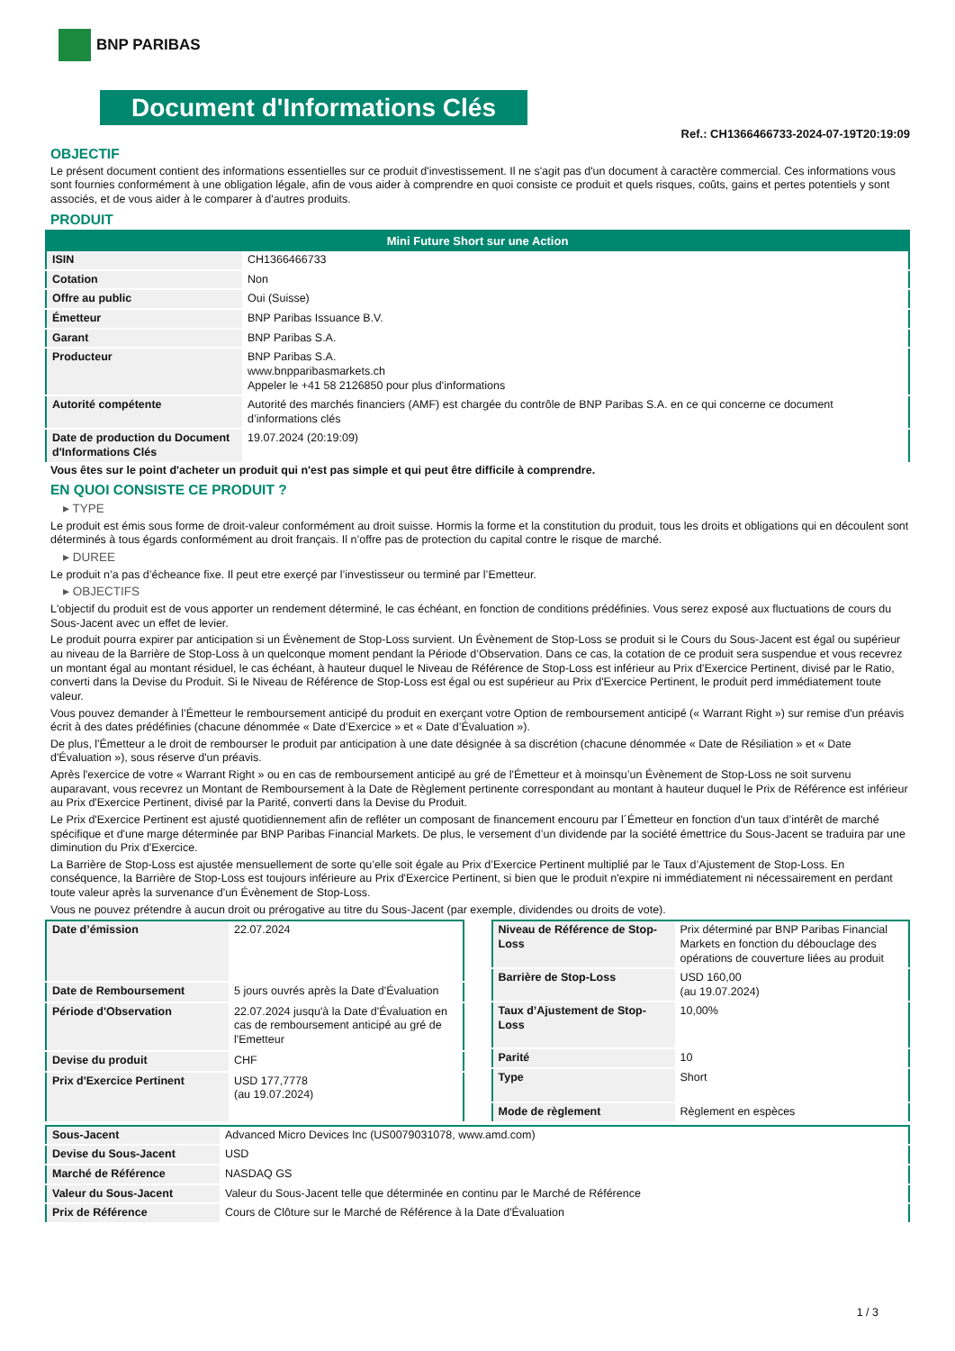BNP PARIBAS
Document d'Informations Clés
Ref.: CH1366466733-2024-07-19T20:19:09
OBJECTIF
Le présent document contient des informations essentielles sur ce produit d'investissement. Il ne s'agit pas d'un document à caractère commercial. Ces informations vous sont fournies conformément à une obligation légale, afin de vous aider à comprendre en quoi consiste ce produit et quels risques, coûts, gains et pertes potentiels y sont associés, et de vous aider à le comparer à d'autres produits.
PRODUIT
| Mini Future Short sur une Action | |
| --- | --- |
| ISIN | CH1366466733 |
| Cotation | Non |
| Offre au public | Oui (Suisse) |
| Émetteur | BNP Paribas Issuance B.V. |
| Garant | BNP Paribas S.A. |
| Producteur | BNP Paribas S.A. www.bnpparibasmarkets.ch Appeler le +41 58 2126850 pour plus d'informations |
| Autorité compétente | Autorité des marchés financiers (AMF) est chargée du contrôle de BNP Paribas S.A. en ce qui concerne ce document d’informations clés |
| Date de production du Document d'Informations Clés | 19.07.2024 (20:19:09) |
Vous êtes sur le point d'acheter un produit qui n'est pas simple et qui peut être difficile à comprendre.
EN QUOI CONSISTE CE PRODUIT ?
▸ TYPE
Le produit est émis sous forme de droit-valeur conformément au droit suisse. Hormis la forme et la constitution du produit, tous les droits et obligations qui en découlent sont déterminés à tous égards conformément au droit français. Il n’offre pas de protection du capital contre le risque de marché.
▸ DUREE
Le produit n’a pas d’écheance fixe. Il peut etre exerçé par l’investisseur ou terminé par l’Emetteur.
▸ OBJECTIFS
L'objectif du produit est de vous apporter un rendement déterminé, le cas échéant, en fonction de conditions prédéfinies. Vous serez exposé aux fluctuations de cours du Sous-Jacent avec un effet de levier.
Le produit pourra expirer par anticipation si un Évènement de Stop-Loss survient. Un Évènement de Stop-Loss se produit si le Cours du Sous-Jacent est égal ou supérieur au niveau de la Barrière de Stop-Loss à un quelconque moment pendant la Période d’Observation. Dans ce cas, la cotation de ce produit sera suspendue et vous recevrez un montant égal au montant résiduel, le cas échéant, à hauteur duquel le Niveau de Référence de Stop-Loss est inférieur au Prix d'Exercice Pertinent, divisé par le Ratio, converti dans la Devise du Produit. Si le Niveau de Référence de Stop-Loss est égal ou est supérieur au Prix d'Exercice Pertinent, le produit perd immédiatement toute valeur.
Vous pouvez demander à l’Émetteur le remboursement anticipé du produit en exerçant votre Option de remboursement anticipé (« Warrant Right ») sur remise d'un préavis écrit à des dates prédéfinies (chacune dénommée « Date d’Exercice » et « Date d’Évaluation »).
De plus, l'Émetteur a le droit de rembourser le produit par anticipation à une date désignée à sa discrétion (chacune dénommée « Date de Résiliation » et « Date d'Évaluation »), sous réserve d'un préavis.
Après l'exercice de votre « Warrant Right » ou en cas de remboursement anticipé au gré de l'Émetteur et à moinsqu’un Évènement de Stop-Loss ne soit survenu auparavant, vous recevrez un Montant de Remboursement à la Date de Règlement pertinente correspondant au montant à hauteur duquel le Prix de Référence est inférieur au Prix d'Exercice Pertinent, divisé par la Parité, converti dans la Devise du Produit.
Le Prix d'Exercice Pertinent est ajusté quotidiennement afin de refléter un composant de financement encouru par l´Émetteur en fonction d'un taux d’intérêt de marché spécifique et d'une marge déterminée par BNP Paribas Financial Markets. De plus, le versement d’un dividende par la société émettrice du Sous-Jacent se traduira par une diminution du Prix d'Exercice.
La Barrière de Stop-Loss est ajustée mensuellement de sorte qu’elle soit égale au Prix d’Exercice Pertinent multiplié par le Taux d’Ajustement de Stop-Loss. En conséquence, la Barrière de Stop-Loss est toujours inférieure au Prix d'Exercice Pertinent, si bien que le produit n'expire ni immédiatement ni nécessairement en perdant toute valeur après la survenance d'un Évènement de Stop-Loss.
Vous ne pouvez prétendre à aucun droit ou prérogative au titre du Sous-Jacent (par exemple, dividendes ou droits de vote).
| Date d’émission | 22.07.2024 |
| Date de Remboursement | 5 jours ouvrés après la Date d'Évaluation |
| Période d'Observation | 22.07.2024 jusqu'à la Date d'Évaluation en cas de remboursement anticipé au gré de l'Emetteur |
| Devise du produit | CHF |
| Prix d'Exercice Pertinent | USD 177,7778 (au 19.07.2024) |
| Niveau de Référence de Stop-Loss | Prix déterminé par BNP Paribas Financial Markets en fonction du débouclage des opérations de couverture liées au produit |
| Barrière de Stop-Loss | USD 160,00 (au 19.07.2024) |
| Taux d’Ajustement de Stop-Loss | 10,00% |
| Parité | 10 |
| Type | Short |
| Mode de règlement | Règlement en espèces |
| Sous-Jacent | Advanced Micro Devices Inc (US0079031078, www.amd.com) |
| Devise du Sous-Jacent | USD |
| Marché de Référence | NASDAQ GS |
| Valeur du Sous-Jacent | Valeur du Sous-Jacent telle que déterminée en continu par le Marché de Référence |
| Prix de Référence | Cours de Clôture sur le Marché de Référence à la Date d'Évaluation |
1 / 3